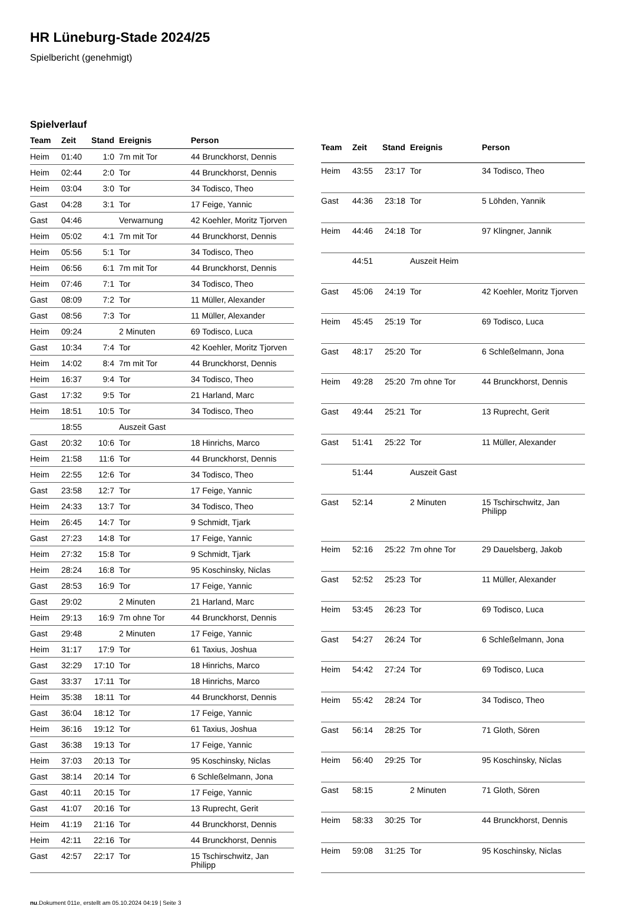HR Lüneburg-Stade 2024/25
Spielbericht (genehmigt)
Spielverlauf
| Team | Zeit | Stand | Ereignis | Person |
| --- | --- | --- | --- | --- |
| Heim | 01:40 | 1:0 | 7m mit Tor | 44 Brunckhorst, Dennis |
| Heim | 02:44 | 2:0 | Tor | 44 Brunckhorst, Dennis |
| Heim | 03:04 | 3:0 | Tor | 34 Todisco, Theo |
| Gast | 04:28 | 3:1 | Tor | 17 Feige, Yannic |
| Gast | 04:46 | | Verwarnung | 42 Koehler, Moritz Tjorven |
| Heim | 05:02 | 4:1 | 7m mit Tor | 44 Brunckhorst, Dennis |
| Heim | 05:56 | 5:1 | Tor | 34 Todisco, Theo |
| Heim | 06:56 | 6:1 | 7m mit Tor | 44 Brunckhorst, Dennis |
| Heim | 07:46 | 7:1 | Tor | 34 Todisco, Theo |
| Gast | 08:09 | 7:2 | Tor | 11 Müller, Alexander |
| Gast | 08:56 | 7:3 | Tor | 11 Müller, Alexander |
| Heim | 09:24 | | 2 Minuten | 69 Todisco, Luca |
| Gast | 10:34 | 7:4 | Tor | 42 Koehler, Moritz Tjorven |
| Heim | 14:02 | 8:4 | 7m mit Tor | 44 Brunckhorst, Dennis |
| Heim | 16:37 | 9:4 | Tor | 34 Todisco, Theo |
| Gast | 17:32 | 9:5 | Tor | 21 Harland, Marc |
| Heim | 18:51 | 10:5 | Tor | 34 Todisco, Theo |
| | 18:55 | | Auszeit Gast | |
| Gast | 20:32 | 10:6 | Tor | 18 Hinrichs, Marco |
| Heim | 21:58 | 11:6 | Tor | 44 Brunckhorst, Dennis |
| Heim | 22:55 | 12:6 | Tor | 34 Todisco, Theo |
| Gast | 23:58 | 12:7 | Tor | 17 Feige, Yannic |
| Heim | 24:33 | 13:7 | Tor | 34 Todisco, Theo |
| Heim | 26:45 | 14:7 | Tor | 9 Schmidt, Tjark |
| Gast | 27:23 | 14:8 | Tor | 17 Feige, Yannic |
| Heim | 27:32 | 15:8 | Tor | 9 Schmidt, Tjark |
| Heim | 28:24 | 16:8 | Tor | 95 Koschinsky, Niclas |
| Gast | 28:53 | 16:9 | Tor | 17 Feige, Yannic |
| Gast | 29:02 | | 2 Minuten | 21 Harland, Marc |
| Heim | 29:13 | 16:9 | 7m ohne Tor | 44 Brunckhorst, Dennis |
| Gast | 29:48 | | 2 Minuten | 17 Feige, Yannic |
| Heim | 31:17 | 17:9 | Tor | 61 Taxius, Joshua |
| Gast | 32:29 | 17:10 | Tor | 18 Hinrichs, Marco |
| Gast | 33:37 | 17:11 | Tor | 18 Hinrichs, Marco |
| Heim | 35:38 | 18:11 | Tor | 44 Brunckhorst, Dennis |
| Gast | 36:04 | 18:12 | Tor | 17 Feige, Yannic |
| Heim | 36:16 | 19:12 | Tor | 61 Taxius, Joshua |
| Gast | 36:38 | 19:13 | Tor | 17 Feige, Yannic |
| Heim | 37:03 | 20:13 | Tor | 95 Koschinsky, Niclas |
| Gast | 38:14 | 20:14 | Tor | 6 Schleßelmann, Jona |
| Gast | 40:11 | 20:15 | Tor | 17 Feige, Yannic |
| Gast | 41:07 | 20:16 | Tor | 13 Ruprecht, Gerit |
| Heim | 41:19 | 21:16 | Tor | 44 Brunckhorst, Dennis |
| Heim | 42:11 | 22:16 | Tor | 44 Brunckhorst, Dennis |
| Gast | 42:57 | 22:17 | Tor | 15 Tschirschwitz, Jan Philipp |
| Team | Zeit | Stand | Ereignis | Person |
| --- | --- | --- | --- | --- |
| Heim | 43:55 | 23:17 | Tor | 34 Todisco, Theo |
| Gast | 44:36 | 23:18 | Tor | 5 Löhden, Yannik |
| Heim | 44:46 | 24:18 | Tor | 97 Klingner, Jannik |
| | 44:51 | | Auszeit Heim | |
| Gast | 45:06 | 24:19 | Tor | 42 Koehler, Moritz Tjorven |
| Heim | 45:45 | 25:19 | Tor | 69 Todisco, Luca |
| Gast | 48:17 | 25:20 | Tor | 6 Schleßelmann, Jona |
| Heim | 49:28 | 25:20 | 7m ohne Tor | 44 Brunckhorst, Dennis |
| Gast | 49:44 | 25:21 | Tor | 13 Ruprecht, Gerit |
| Gast | 51:41 | 25:22 | Tor | 11 Müller, Alexander |
| | 51:44 | | Auszeit Gast | |
| Gast | 52:14 | | 2 Minuten | 15 Tschirschwitz, Jan Philipp |
| Heim | 52:16 | 25:22 | 7m ohne Tor | 29 Dauelsberg, Jakob |
| Gast | 52:52 | 25:23 | Tor | 11 Müller, Alexander |
| Heim | 53:45 | 26:23 | Tor | 69 Todisco, Luca |
| Gast | 54:27 | 26:24 | Tor | 6 Schleßelmann, Jona |
| Heim | 54:42 | 27:24 | Tor | 69 Todisco, Luca |
| Heim | 55:42 | 28:24 | Tor | 34 Todisco, Theo |
| Gast | 56:14 | 28:25 | Tor | 71 Gloth, Sören |
| Heim | 56:40 | 29:25 | Tor | 95 Koschinsky, Niclas |
| Gast | 58:15 | | 2 Minuten | 71 Gloth, Sören |
| Heim | 58:33 | 30:25 | Tor | 44 Brunckhorst, Dennis |
| Heim | 59:08 | 31:25 | Tor | 95 Koschinsky, Niclas |
nu.Dokument 011e, erstellt am 05.10.2024 04:19 | Seite 3